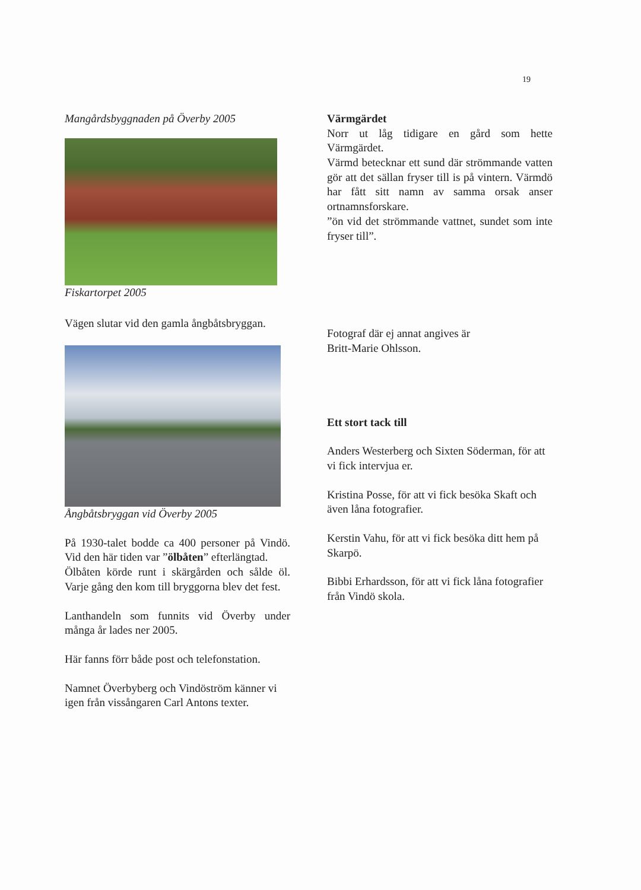19
Mangårdsbyggnaden på Överby 2005
Fiskartorpet 2005
Vägen slutar vid den gamla ångbåtsbryggan.
Ångbåtsbryggan vid Överby 2005
På 1930-talet bodde ca 400 personer på Vindö. Vid den här tiden var ”ölbåten” efterlängtad.
Ölbåten körde runt i skärgården och sålde öl. Varje gång den kom till bryggorna blev det fest.
Lanthandeln som funnits vid Överby under många år lades ner 2005.
Här fanns förr både post och telefonstation.
Namnet Överbyberg och Vindöström känner vi igen från vissångaren Carl Antons texter.
Värmgärdet
Norr ut låg tidigare en gård som hette Värmgärdet.
Värmd betecknar ett sund där strömmande vatten gör att det sällan fryser till is på vintern. Värmdö har fått sitt namn av samma orsak anser ortnamnsforskare.
”ön vid det strömmande vattnet, sundet som inte fryser till”.
Fotograf där ej annat angives är
Britt-Marie Ohlsson.
Ett stort tack till
Anders Westerberg och Sixten Söderman, för att vi fick intervjua er.
Kristina Posse, för att vi fick besöka Skaft och även låna fotografier.
Kerstin Vahu, för att vi fick besöka ditt hem på Skarpö.
Bibbi Erhardsson, för att vi fick låna fotografier från Vindö skola.